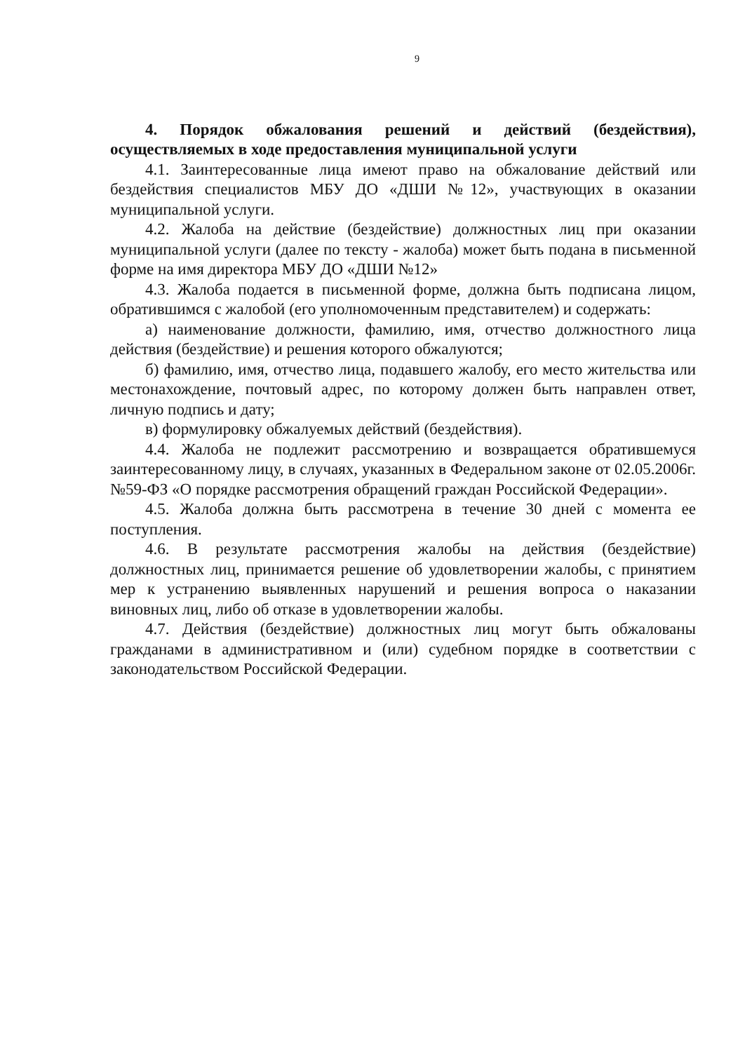9
4. Порядок обжалования решений и действий (бездействия), осуществляемых в ходе предоставления муниципальной услуги
4.1. Заинтересованные лица имеют право на обжалование действий или бездействия специалистов МБУ ДО «ДШИ №12», участвующих в оказании муниципальной услуги.
4.2. Жалоба на действие (бездействие) должностных лиц при оказании муниципальной услуги (далее по тексту - жалоба) может быть подана в письменной форме на имя директора МБУ ДО «ДШИ №12»
4.3. Жалоба подается в письменной форме, должна быть подписана лицом, обратившимся с жалобой (его уполномоченным представителем) и содержать:
а) наименование должности, фамилию, имя, отчество должностного лица действия (бездействие) и решения которого обжалуются;
б) фамилию, имя, отчество лица, подавшего жалобу, его место жительства или местонахождение, почтовый адрес, по которому должен быть направлен ответ, личную подпись и дату;
в) формулировку обжалуемых действий (бездействия).
4.4. Жалоба не подлежит рассмотрению и возвращается обратившемуся заинтересованному лицу, в случаях, указанных в Федеральном законе от 02.05.2006г. №59-ФЗ «О порядке рассмотрения обращений граждан Российской Федерации».
4.5. Жалоба должна быть рассмотрена в течение 30 дней с момента ее поступления.
4.6. В результате рассмотрения жалобы на действия (бездействие) должностных лиц, принимается решение об удовлетворении жалобы, с принятием мер к устранению выявленных нарушений и решения вопроса о наказании виновных лиц, либо об отказе в удовлетворении жалобы.
4.7. Действия (бездействие) должностных лиц могут быть обжалованы гражданами в административном и (или) судебном порядке в соответствии с законодательством Российской Федерации.